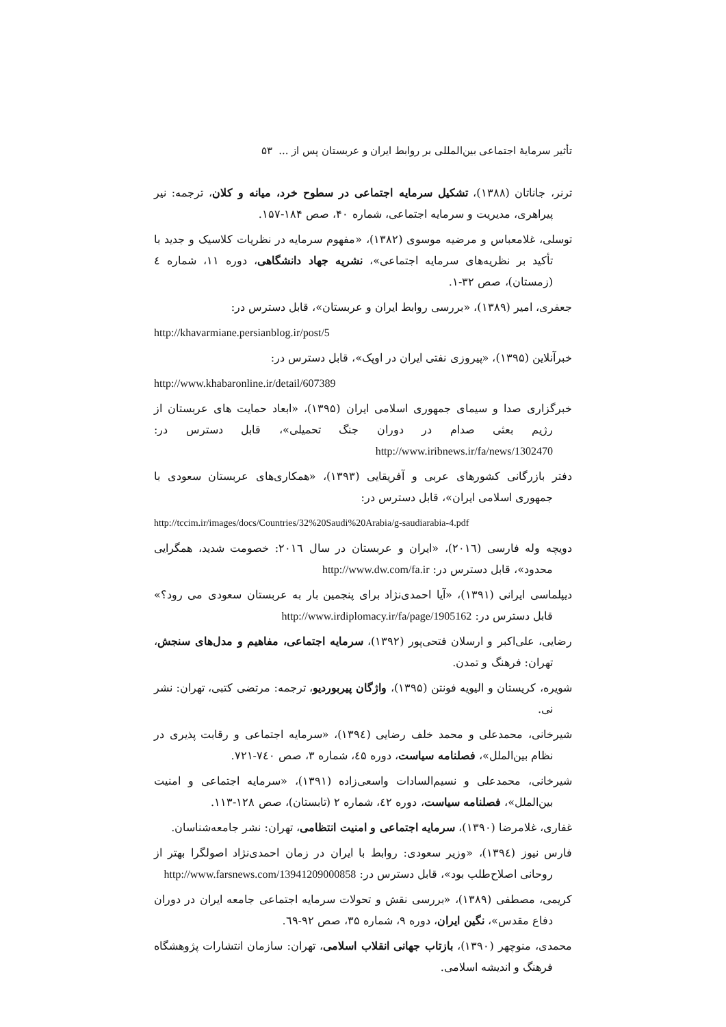تأثیر سرمایهٔ اجتماعی بین‌المللی بر روابط ایران و عربستان پس از ... ۵۳
ترنر، جاناتان (۱۳۸۸)، تشکیل سرمایه اجتماعی در سطوح خرد، میانه و کلان، ترجمه: نیر پیراهری، مدیریت و سرمایه اجتماعی، شماره ۴۰، صص ۱۸۴-۱۵۷.
توسلی، غلامعباس و مرضیه موسوی (۱۳۸۲)، «مفهوم سرمایه در نظریات کلاسیک و جدید با تأکید بر نظریه‌های سرمایه اجتماعی»، نشریه جهاد دانشگاهی، دوره ۱۱، شماره ٤ (زمستان)، صص ۳۲-۱.
جعفری، امیر (۱۳۸۹)، «بررسی روابط ایران و عربستان»، قابل دسترس در:
http://khavarmiane.persianblog.ir/post/5
خبرآنلاین (۱۳۹۵)، «پیروزی نفتی ایران در اوپک»، قابل دسترس در:
http://www.khabaronline.ir/detail/607389
خبرگزاری صدا و سیمای جمهوری اسلامی ایران (۱۳۹۵)، «ابعاد حمایت های عربستان از رژیم بعثی صدام در دوران جنگ تحمیلی»، قابل دسترس در: http://www.iribnews.ir/fa/news/1302470
دفتر بازرگانی کشورهای عربی و آفریقایی (۱۳۹۳)، «همکاری‌های عربستان سعودی با جمهوری اسلامی ایران»، قابل دسترس در:
http://tccim.ir/images/docs/Countries/32%20Saudi%20Arabia/g-saudiarabia-4.pdf
دویچه وله فارسی (۲۰۱٦)، «ایران و عربستان در سال ۲۰۱٦: خصومت شدید، همگرایی محدود»، قابل دسترس در: http://www.dw.com/fa.ir
دیپلماسی ایرانی (۱۳۹۱)، «آیا احمدی‌نژاد برای پنجمین بار به عربستان سعودی می رود؟» قابل دسترس در: http://www.irdiplomacy.ir/fa/page/1905162
رضایی، علی‌اکبر و ارسلان فتحی‌پور (۱۳۹۲)، سرمایه اجتماعی، مفاهیم و مدل‌های سنجش، تهران: فرهنگ و تمدن.
شویره، کریستان و الیویه فونتن (۱۳۹۵)، واژگان پیربوردیو، ترجمه: مرتضی کتبی، تهران: نشر نی.
شیرخانی، محمدعلی و محمد خلف رضایی (۱۳۹٤)، «سرمایه اجتماعی و رقابت پذیری در نظام بین‌الملل»، فصلنامه سیاست، دوره ٤۵، شماره ۳، صص ۷٤۰-۷۲۱.
شیرخانی، محمدعلی و نسیم‌السادات واسعی‌زاده (۱۳۹۱)، «سرمایه اجتماعی و امنیت بین‌الملل»، فصلنامه سیاست، دوره ٤۲، شماره ۲ (تابستان)، صص ۱۲۸-۱۱۳.
غفاری، غلامرضا (۱۳۹۰)، سرمایه اجتماعی و امنیت انتظامی، تهران: نشر جامعه‌شناسان.
فارس نیوز (۱۳۹٤)، «وزیر سعودی: روابط با ایران در زمان احمدی‌نژاد اصولگرا بهتر از روحانی اصلاح‌طلب بود»، قابل دسترس در: http://www.farsnews.com/13941209000858
کریمی، مصطفی (۱۳۸۹)، «بررسی نقش و تحولات سرمایه اجتماعی جامعه ایران در دوران دفاع مقدس»، نگین ایران، دوره ۹، شماره ۳۵، صص ۹۲-٦۹.
محمدی، منوچهر (۱۳۹۰)، بازتاب جهانی انقلاب اسلامی، تهران: سازمان انتشارات پژوهشگاه فرهنگ و اندیشه اسلامی.